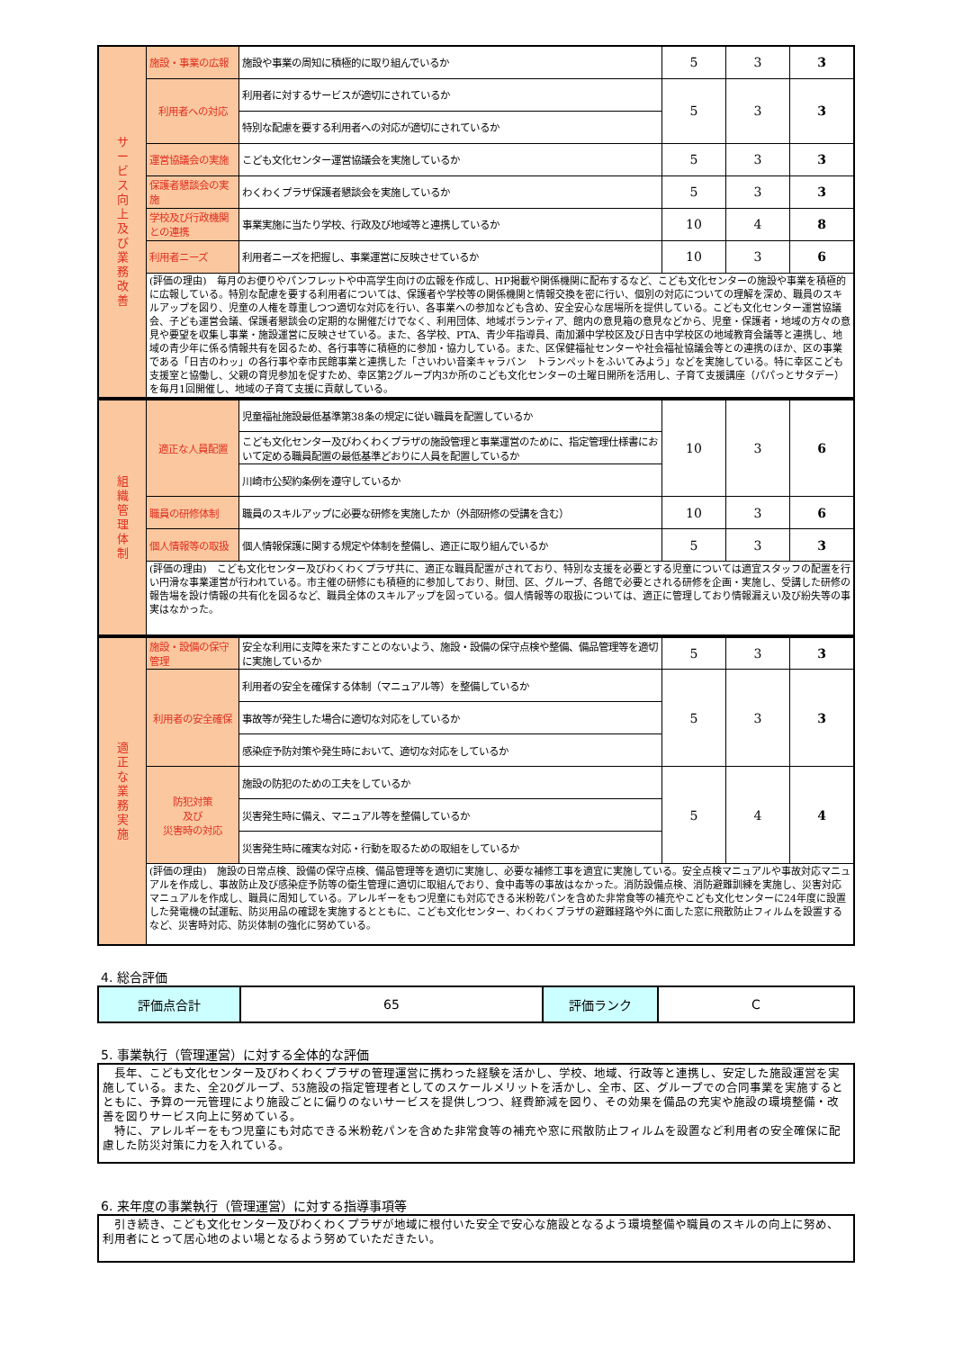| サ ー ビ ス 向 上 及 び 業 務 改 善 | 施設・事業の広報 | 施設や事業の周知に積極的に取り組んでいるか | 5 | 3 | 3 |
| | 利用者への対応 | 利用者に対するサービスが適切にされているか | 5 | 3 | 3 |
| | | 特別な配慮を要する利用者への対応が適切にされているか | | | |
| | 運営協議会の実施 | こども文化センター運営協議会を実施しているか | 5 | 3 | 3 |
| | 保護者懇談会の実施 | わくわくプラザ保護者懇談会を実施しているか | 5 | 3 | 3 |
| | 学校及び行政機関との連携 | 事業実施に当たり学校、行政及び地域等と連携しているか | 10 | 4 | 8 |
| | 利用者ニーズ | 利用者ニーズを把握し、事業運営に反映させているか | 10 | 3 | 6 |
| | (評価の理由) 毎月のお便りやパンフレットや中高学生向けの広報を作成し、HP掲載や関係機関に配布するなど、こども文化センターの施設や事業を積極的に広報している。特別な配慮を要する利用者については、保護者や学校等の関係機関と情報交換を密に行い、個別の対応についての理解を深め、職員のスキルアップを図り、児童の人権を尊重しつつ適切な対応を行い、各事業への参加なども含め、安全安心な居場所を提供している。こども文化センター運営協議会、子ども運営会議、保護者懇談会の定期的な開催だけでなく、利用団体、地域ボランティア、館内の意見箱の意見などから、児童・保護者・地域の方々の意見や要望を収集し事業・施設運営に反映させている。また、各学校、PTA、青少年指導員、南加瀬中学校区及び日吉中学校区の地域教育会議等と連携し、地域の青少年に係る情報共有を図るため、各行事等に積極的に参加・協力している。また、区保健福祉センターや社会福祉協議会等との連携のほか、区の事業である「日吉のわッ」の各行事や幸市民館事業と連携した「さいわい音楽キャラバン トランペットをふいてみよう」などを実施している。特に幸区こども支援室と協働し、父親の育児参加を促すため、幸区第2グループ内3か所のこども文化センターの土曜日開所を活用し、子育て支援講座（パパっとサタデー）を毎月1回開催し、地域の子育て支援に貢献している。 | | | | |
| 組 織 管 理 体 制 | 適正な人員配置 | 児童福祉施設最低基準第38条の規定に従い職員を配置しているか | 10 | 3 | 6 |
| | | こども文化センター及びわくわくプラザの施設管理と事業運営のために、指定管理仕様書において定める職員配置の最低基準どおりに人員を配置しているか | | | |
| | | 川崎市公契約条例を遵守しているか | | | |
| | 職員の研修体制 | 職員のスキルアップに必要な研修を実施したか（外部研修の受講を含む） | 10 | 3 | 6 |
| | 個人情報等の取扱 | 個人情報保護に関する規定や体制を整備し、適正に取り組んでいるか | 5 | 3 | 3 |
| | (評価の理由) こども文化センター及びわくわくプラザ共に、適正な職員配置がされており、特別な支援を必要とする児童については適宜スタッフの配置を行い円滑な事業運営が行われている。市主催の研修にも積極的に参加しており、財団、区、グループ、各館で必要とされる研修を企画・実施し、受講した研修の報告場を設け情報の共有化を図るなど、職員全体のスキルアップを図っている。個人情報等の取扱については、適正に管理しており情報漏えい及び紛失等の事実はなかった。 | | | | |
| 適 正 な 業 務 実 施 | 施設・設備の保守管理 | 安全な利用に支障を来たすことのないよう、施設・設備の保守点検や整備、備品管理等を適切に実施しているか | 5 | 3 | 3 |
| | 利用者の安全確保 | 利用者の安全を確保する体制（マニュアル等）を整備しているか | 5 | 3 | 3 |
| | | 事故等が発生した場合に適切な対応をしているか | | | |
| | | 感染症予防対策や発生時において、適切な対応をしているか | | | |
| | 防犯対策 及び 災害時の対応 | 施設の防犯のための工夫をしているか | 5 | 4 | 4 |
| | | 災害発生時に備え、マニュアル等を整備しているか | | | |
| | | 災害発生時に確実な対応・行動を取るための取組をしているか | | | |
| | (評価の理由) 施設の日常点検、設備の保守点検、備品管理等を適切に実施し、必要な補修工事を適宜に実施している。安全点検マニュアルや事故対応マニュアルを作成し、事故防止及び感染症予防等の衛生管理に適切に取組んでおり、食中毒等の事故はなかった。消防設備点検、消防避難訓練を実施し、災害対応マニュアルを作成し、職員に周知している。アレルギーをもつ児童にも対応できる米粉乾パンを含めた非常食等の補充やこども文化センターに24年度に設置した発電機の試運転、防災用品の確認を実施するとともに、こども文化センター、わくわくプラザの避難経路や外に面した窓に飛散防止フィルムを設置するなど、災害時対応、防災体制の強化に努めている。 | | | | |
4. 総合評価
| 評価点合計 | 65 | 評価ランク | C |
5. 事業執行（管理運営）に対する全体的な評価
　長年、こども文化センター及びわくわくプラザの管理運営に携わった経験を活かし、学校、地域、行政等と連携し、安定した施設運営を実施している。また、全20グループ、53施設の指定管理者としてのスケールメリットを活かし、全市、区、グループでの合同事業を実施するとともに、予算の一元管理により施設ごとに偏りのないサービスを提供しつつ、経費節減を図り、その効果を備品の充実や施設の環境整備・改善を図りサービス向上に努めている。
　特に、アレルギーをもつ児童にも対応できる米粉乾パンを含めた非常食等の補充や窓に飛散防止フィルムを設置など利用者の安全確保に配慮した防災対策に力を入れている。
6. 来年度の事業執行（管理運営）に対する指導事項等
　引き続き、こども文化センター及びわくわくプラザが地域に根付いた安全で安心な施設となるよう環境整備や職員のスキルの向上に努め、利用者にとって居心地のよい場となるよう努めていただきたい。